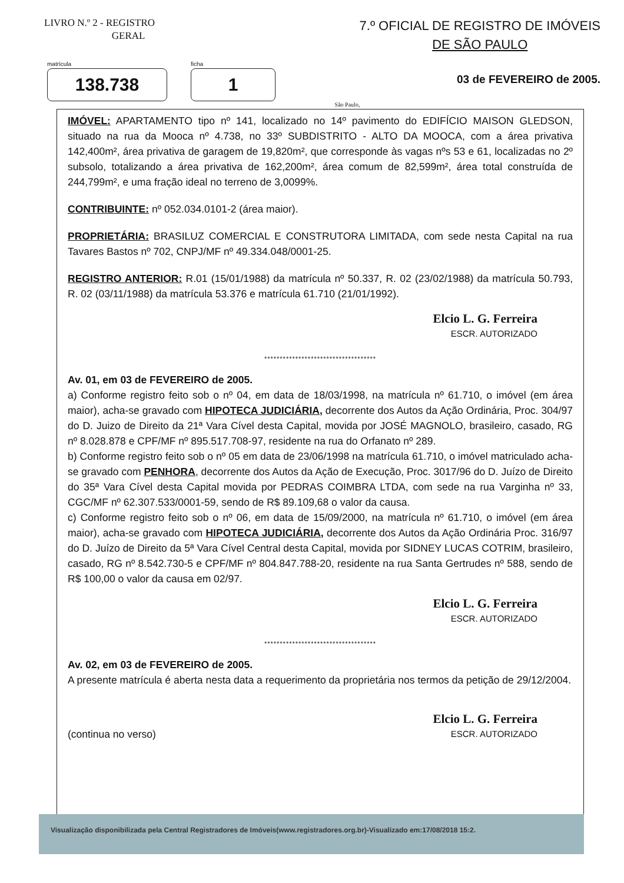LIVRO N.º 2 - REGISTRO
GERAL
7.º OFICIAL DE REGISTRO DE IMÓVEIS
DE SÃO PAULO
matrícula
138.738
ficha
1
03 de FEVEREIRO de 2005.
São Paulo,
IMÓVEL: APARTAMENTO tipo nº 141, localizado no 14º pavimento do EDIFÍCIO MAISON GLEDSON, situado na rua da Mooca nº 4.738, no 33º SUBDISTRITO - ALTO DA MOOCA, com a área privativa 142,400m², área privativa de garagem de 19,820m², que corresponde às vagas nºs 53 e 61, localizadas no 2º subsolo, totalizando a área privativa de 162,200m², área comum de 82,599m², área total construída de 244,799m², e uma fração ideal no terreno de 3,0099%.
CONTRIBUINTE: nº 052.034.0101-2 (área maior).
PROPRIETÁRIA: BRASILUZ COMERCIAL E CONSTRUTORA LIMITADA, com sede nesta Capital na rua Tavares Bastos nº 702, CNPJ/MF nº 49.334.048/0001-25.
REGISTRO ANTERIOR: R.01 (15/01/1988) da matrícula nº 50.337, R. 02 (23/02/1988) da matrícula 50.793, R. 02 (03/11/1988) da matrícula 53.376 e matrícula 61.710 (21/01/1992).
Elcio L. G. Ferreira
ESCR. AUTORIZADO
************************************
Av. 01, em 03 de FEVEREIRO de 2005.
a) Conforme registro feito sob o nº 04, em data de 18/03/1998, na matrícula nº 61.710, o imóvel (em área maior), acha-se gravado com HIPOTECA JUDICIÁRIA, decorrente dos Autos da Ação Ordinária, Proc. 304/97 do D. Juizo de Direito da 21ª Vara Cível desta Capital, movida por JOSÉ MAGNOLO, brasileiro, casado, RG nº 8.028.878 e CPF/MF nº 895.517.708-97, residente na rua do Orfanato nº 289.
b) Conforme registro feito sob o nº 05 em data de 23/06/1998 na matrícula 61.710, o imóvel matriculado acha-se gravado com PENHORA, decorrente dos Autos da Ação de Execução, Proc. 3017/96 do D. Juízo de Direito do 35ª Vara Cível desta Capital movida por PEDRAS COIMBRA LTDA, com sede na rua Varginha nº 33, CGC/MF nº 62.307.533/0001-59, sendo de R$ 89.109,68 o valor da causa.
c) Conforme registro feito sob o nº 06, em data de 15/09/2000, na matrícula nº 61.710, o imóvel (em área maior), acha-se gravado com HIPOTECA JUDICIÁRIA, decorrente dos Autos da Ação Ordinária Proc. 316/97 do D. Juízo de Direito da 5ª Vara Cível Central desta Capital, movida por SIDNEY LUCAS COTRIM, brasileiro, casado, RG nº 8.542.730-5 e CPF/MF nº 804.847.788-20, residente na rua Santa Gertrudes nº 588, sendo de R$ 100,00 o valor da causa em 02/97.
Elcio L. G. Ferreira
ESCR. AUTORIZADO
************************************
Av. 02, em 03 de FEVEREIRO de 2005.
A presente matrícula é aberta nesta data a requerimento da proprietária nos termos da petição de 29/12/2004.
(continua no verso)
Elcio L. G. Ferreira
ESCR. AUTORIZADO
Visualização disponibilizada pela Central Registradores de Imóveis(www.registradores.org.br)-Visualizado em:17/08/2018 15:2.